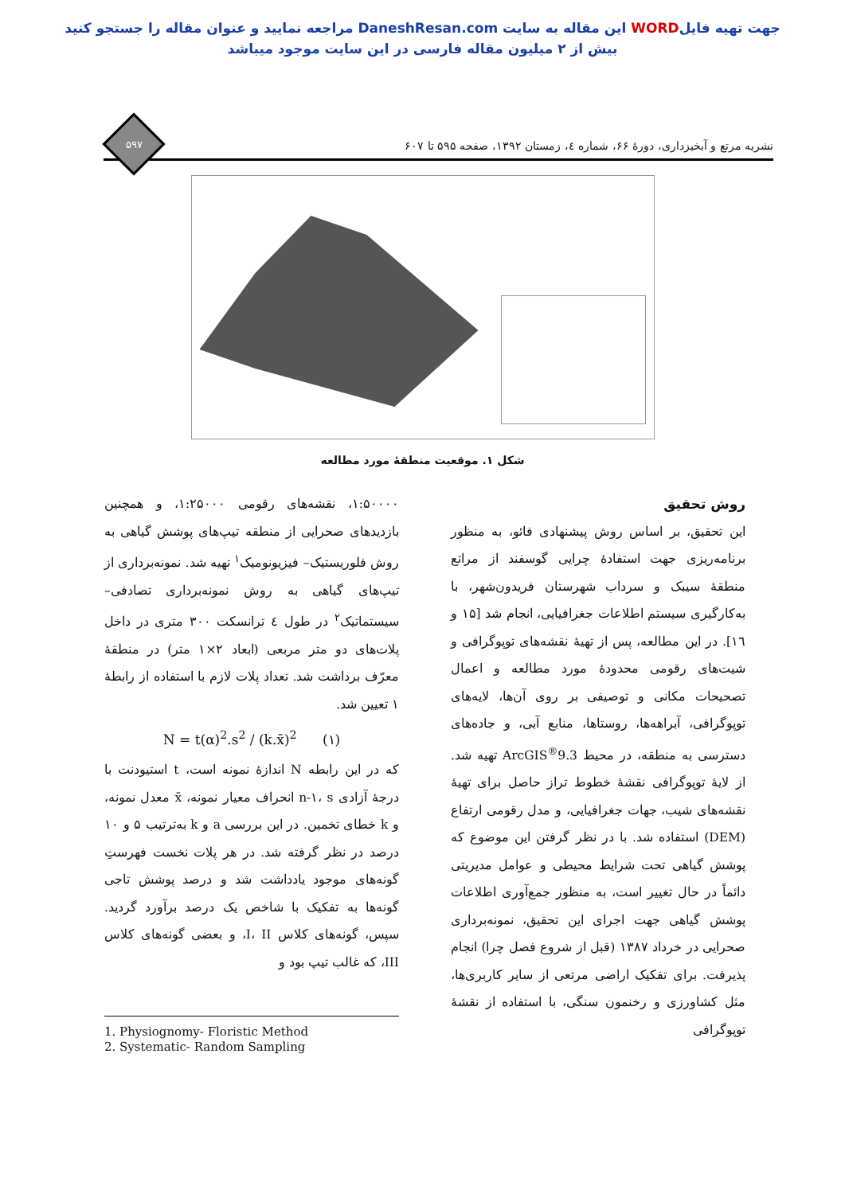جهت تهیه فایلWORD این مقاله به سایت DaneshResan.com مراجعه نمایید و عنوان مقاله را جستجو کنید
بیش از ۲ میلیون مقاله فارسی در این سایت موجود میباشد
نشریه مرتع و آبخیزداری، دورۀ ۶۶، شماره ٤، زمستان ١٣٩٢، صفحه ۵۹۵ تا ۶۰۷
۵۹۷
شکل ۱. موقعیت منطقۀ مورد مطالعه
روش تحقیق
این تحقیق، بر اساس روش پیشنهادی فائو، به منظور برنامه‌ریزی جهت استفادۀ چرایی گوسفند از مراتع منطقۀ سیبک و سرداب شهرستان فریدون‌شهر، با به‌کارگیری سیستم اطلاعات جغرافیایی، انجام شد [۱۵ و ۱٦]. در این مطالعه، پس از تهیۀ نقشه‌های توپوگرافی و شیت‌های رقومی محدودۀ مورد مطالعه و اعمال تصحیحات مکانی و توصیفی بر روی آن‌ها، لایه‌های توپوگرافی، آبراهه‌ها، روستاها، منابع آبی، و جاده‌های دسترسی به منطقه، در محیط ArcGIS<sup>®</sup>9.3 تهیه شد. از لایۀ توپوگرافی نقشۀ خطوط تراز حاصل برای تهیۀ نقشه‌های شیب، جهات جغرافیایی، و مدل رقومی ارتفاع (DEM) استفاده شد. با در نظر گرفتن این موضوع که پوشش گیاهی تحت شرایط محیطی و عوامل مدیریتی دائماً در حال تغییر است، به منظور جمع‌آوری اطلاعات پوشش گیاهی جهت اجرای این تحقیق، نمونه‌برداری صحرایی در خرداد ۱۳۸۷ (قبل از شروع فصل چرا) انجام پذیرفت. برای تفکیک اراضی مرتعی از سایر کاربری‌ها، مثل کشاورزی و رخنمون سنگی، با استفاده از نقشۀ توپوگرافی
۱:۵۰۰۰۰، نقشه‌های رقومی ۱:۲۵۰۰۰، و همچنین بازدیدهای صحرایی از منطقه تیپ‌های پوشش گیاهی به روش فلوریستیک– فیزیونومیک<sup>۱</sup> تهیه شد. نمونه‌برداری از تیپ‌های گیاهی به روش نمونه‌برداری تصادفی– سیستماتیک<sup>۲</sup> در طول ٤ ترانسکت ۳۰۰ متری در داخل پلات‌های دو متر مربعی (ابعاد ۲×۱ متر) در منطقۀ معرّف برداشت شد. تعداد پلات لازم با استفاده از رابطۀ ۱ تعیین شد.
N = t(α)<sup>2</sup>.s<sup>2</sup> / (k.x̄)<sup>2</sup> (۱)
که در این رابطه N اندازۀ نمونه است، t استیودنت با درجۀ آزادی n-۱، s انحراف معیار نمونه، x̄ معدل نمونه، و k خطای تخمین. در این بررسی a و k به‌ترتیب ۵ و ۱۰ درصد در نظر گرفته شد. در هر پلات نخست فهرستِ گونه‌های موجود یادداشت شد و درصد پوشش تاجی گونه‌ها به تفکیک با شاخص یک درصد برآورد گردید. سپس، گونه‌های کلاس I، II، و بعضی گونه‌های کلاس III، که غالب تیپ بود و
1. Physiognomy- Floristic Method
2. Systematic- Random Sampling